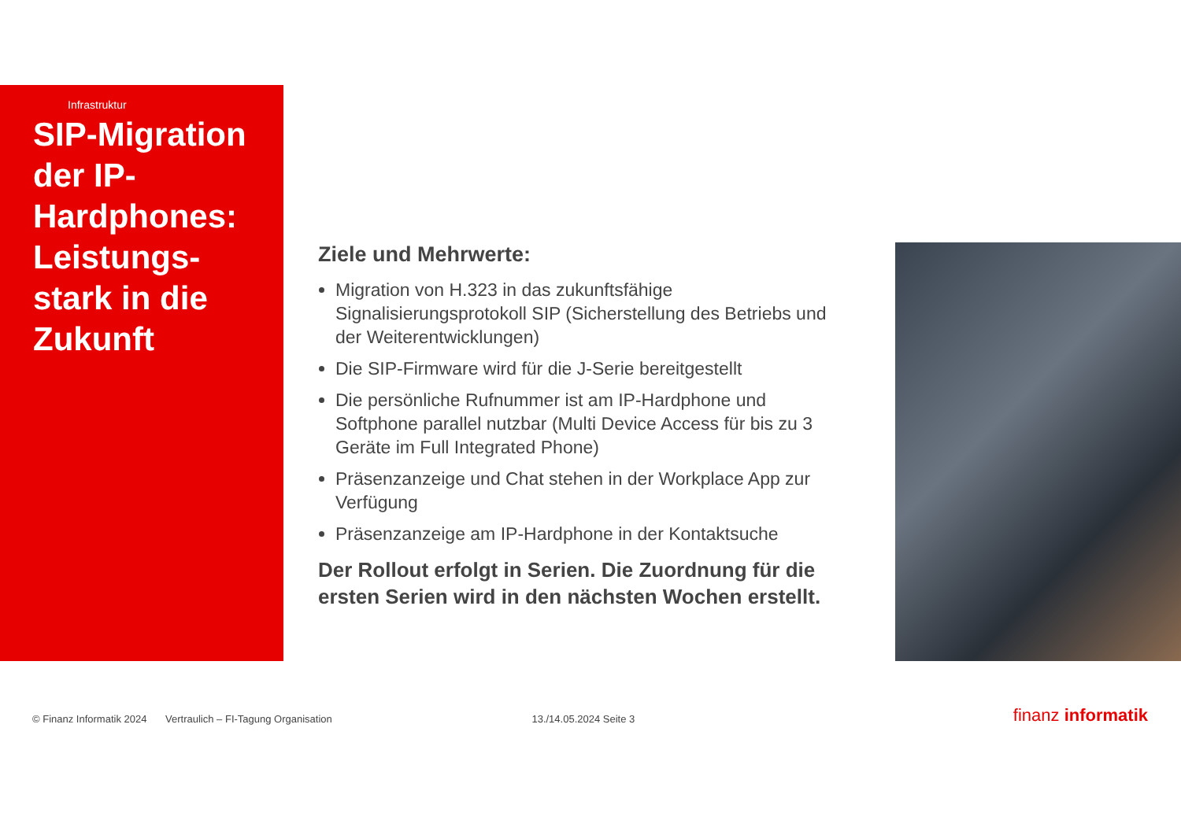Infrastruktur
SIP-Migration der IP-Hardphones: Leistungs-stark in die Zukunft
Ziele und Mehrwerte:
Migration von H.323 in das zukunftsfähige Signalisierungsprotokoll SIP (Sicherstellung des Betriebs und der Weiterentwicklungen)
Die SIP-Firmware wird für die J-Serie bereitgestellt
Die persönliche Rufnummer ist am IP-Hardphone und Softphone parallel nutzbar (Multi Device Access für bis zu 3 Geräte im Full Integrated Phone)
Präsenzanzeige und Chat stehen in der Workplace App zur Verfügung
Präsenzanzeige am IP-Hardphone in der Kontaktsuche
Der Rollout erfolgt in Serien. Die Zuordnung für die ersten Serien wird in den nächsten Wochen erstellt.
© Finanz Informatik 2024 Vertraulich – FI-Tagung Organisation 13./14.05.2024 Seite 3 finanz informatik